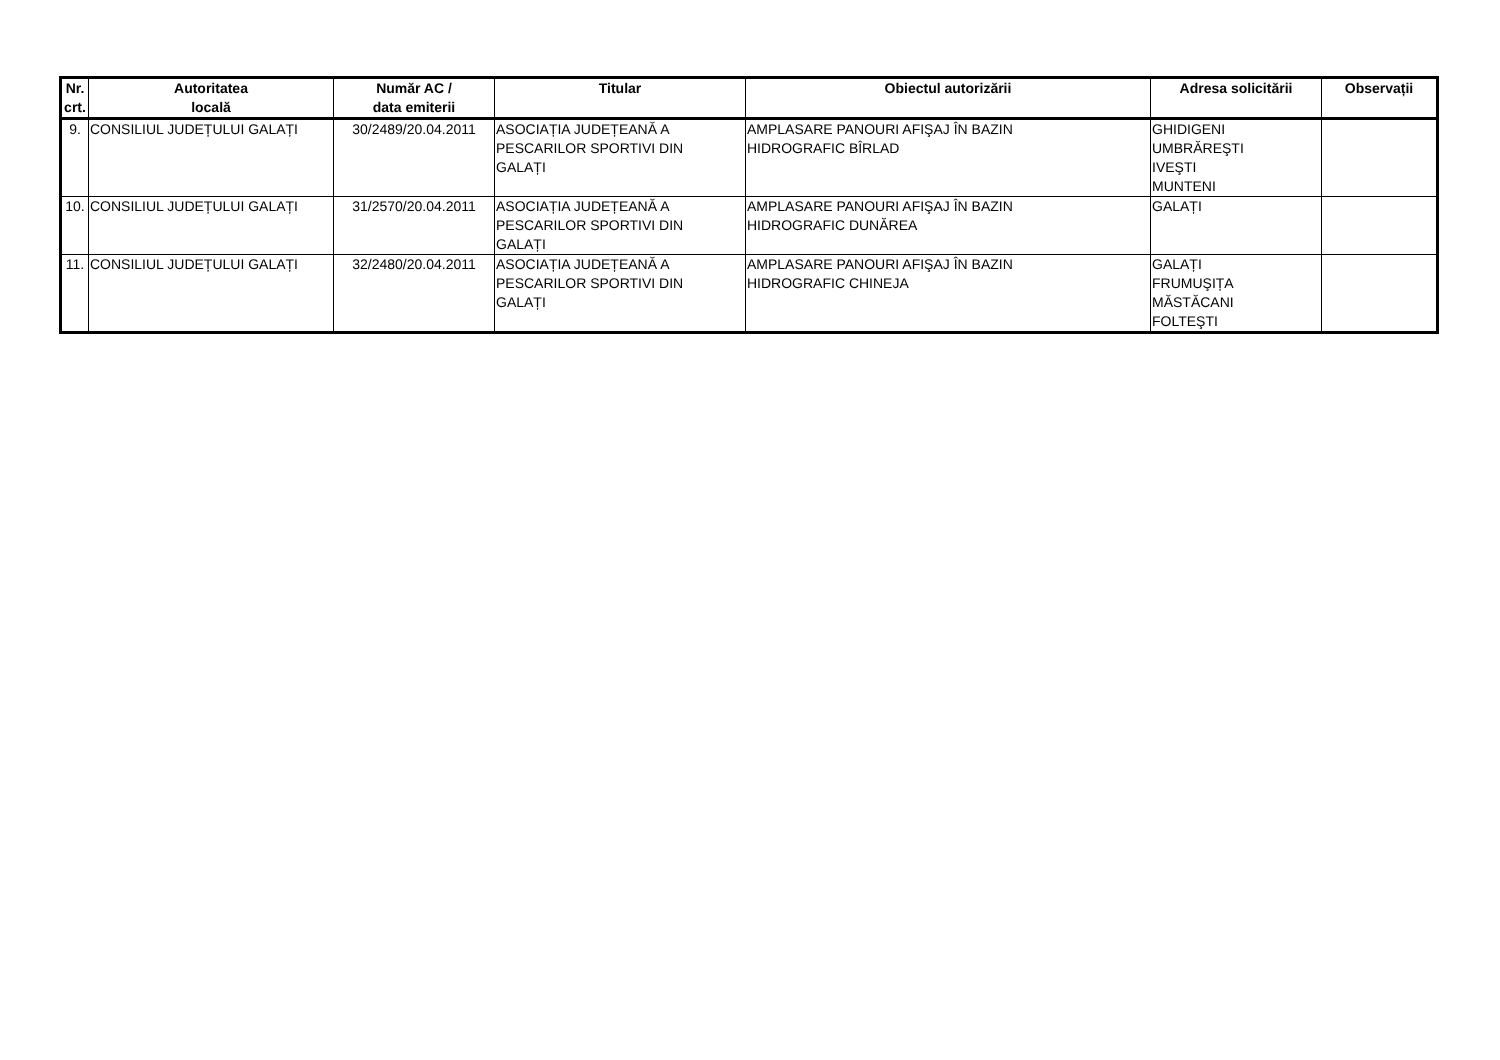| Nr. crt. | Autoritatea locală | Număr AC / data emiterii | Titular | Obiectul autorizării | Adresa solicitării | Observații |
| --- | --- | --- | --- | --- | --- | --- |
| 9. | CONSILIUL JUDEȚULUI GALAȚI | 30/2489/20.04.2011 | ASOCIAȚIA JUDEȚEANĂ A PESCARILOR SPORTIVI DIN GALAȚI | AMPLASARE PANOURI AFIŞAJ ÎN BAZIN HIDROGRAFIC BÎRLAD | GHIDIGENI UMBRĂREŞTI IVEŞTI MUNTENI | |
| 10. | CONSILIUL JUDEȚULUI GALAȚI | 31/2570/20.04.2011 | ASOCIAȚIA JUDEȚEANĂ A PESCARILOR SPORTIVI DIN GALAȚI | AMPLASARE PANOURI AFIŞAJ ÎN BAZIN HIDROGRAFIC DUNĂREA | GALAȚI | |
| 11. | CONSILIUL JUDEȚULUI GALAȚI | 32/2480/20.04.2011 | ASOCIAȚIA JUDEȚEANĂ A PESCARILOR SPORTIVI DIN GALAȚI | AMPLASARE PANOURI AFIŞAJ ÎN BAZIN HIDROGRAFIC CHINEJA | GALAȚI FRUMUŞIȚA MĂSTĂCANI FOLTEŞTI | |